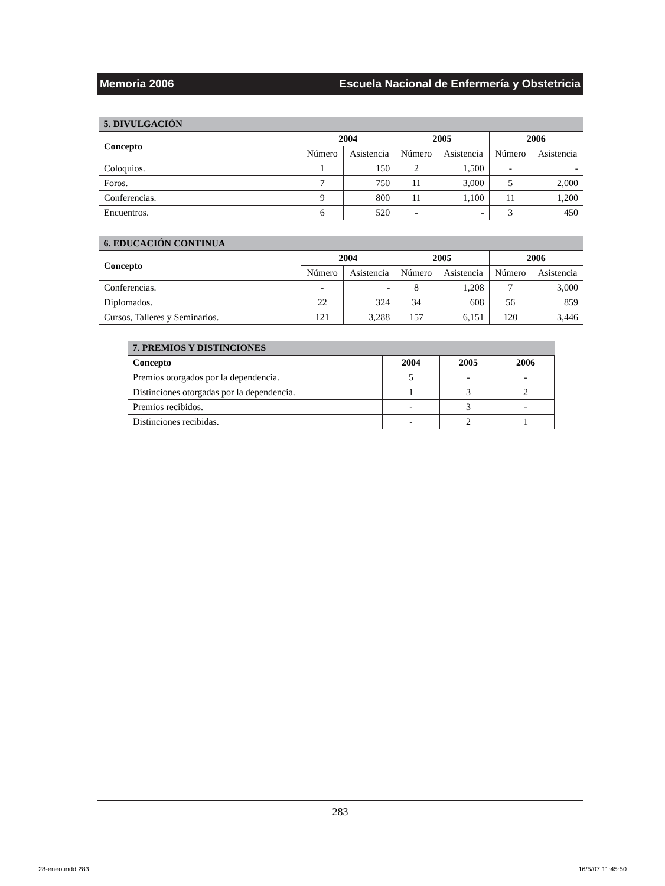Memoria 2006 Escuela Nacional de Enfermería y Obstetricia
| 5. DIVULGACIÓN | | | | | | |
| --- | --- | --- | --- | --- | --- | --- |
| Concepto | 2004 | | 2005 | | 2006 | |
| | Número | Asistencia | Número | Asistencia | Número | Asistencia |
| Coloquios. | 1 | 150 | 2 | 1,500 | - | - |
| Foros. | 7 | 750 | 11 | 3,000 | 5 | 2,000 |
| Conferencias. | 9 | 800 | 11 | 1,100 | 11 | 1,200 |
| Encuentros. | 6 | 520 | - | - | 3 | 450 |
| 6. EDUCACIÓN CONTINUA | | | | | | |
| --- | --- | --- | --- | --- | --- | --- |
| Concepto | 2004 | | 2005 | | 2006 | |
| | Número | Asistencia | Número | Asistencia | Número | Asistencia |
| Conferencias. | - | - | 8 | 1,208 | 7 | 3,000 |
| Diplomados. | 22 | 324 | 34 | 608 | 56 | 859 |
| Cursos, Talleres y Seminarios. | 121 | 3,288 | 157 | 6,151 | 120 | 3,446 |
| 7. PREMIOS Y DISTINCIONES | | | |
| --- | --- | --- | --- |
| Concepto | 2004 | 2005 | 2006 |
| Premios otorgados por la dependencia. | 5 | - | - |
| Distinciones otorgadas por la dependencia. | 1 | 3 | 2 |
| Premios recibidos. | - | 3 | - |
| Distinciones recibidas. | - | 2 | 1 |
283
28-eneo.indd 283 16/5/07 11:45:50